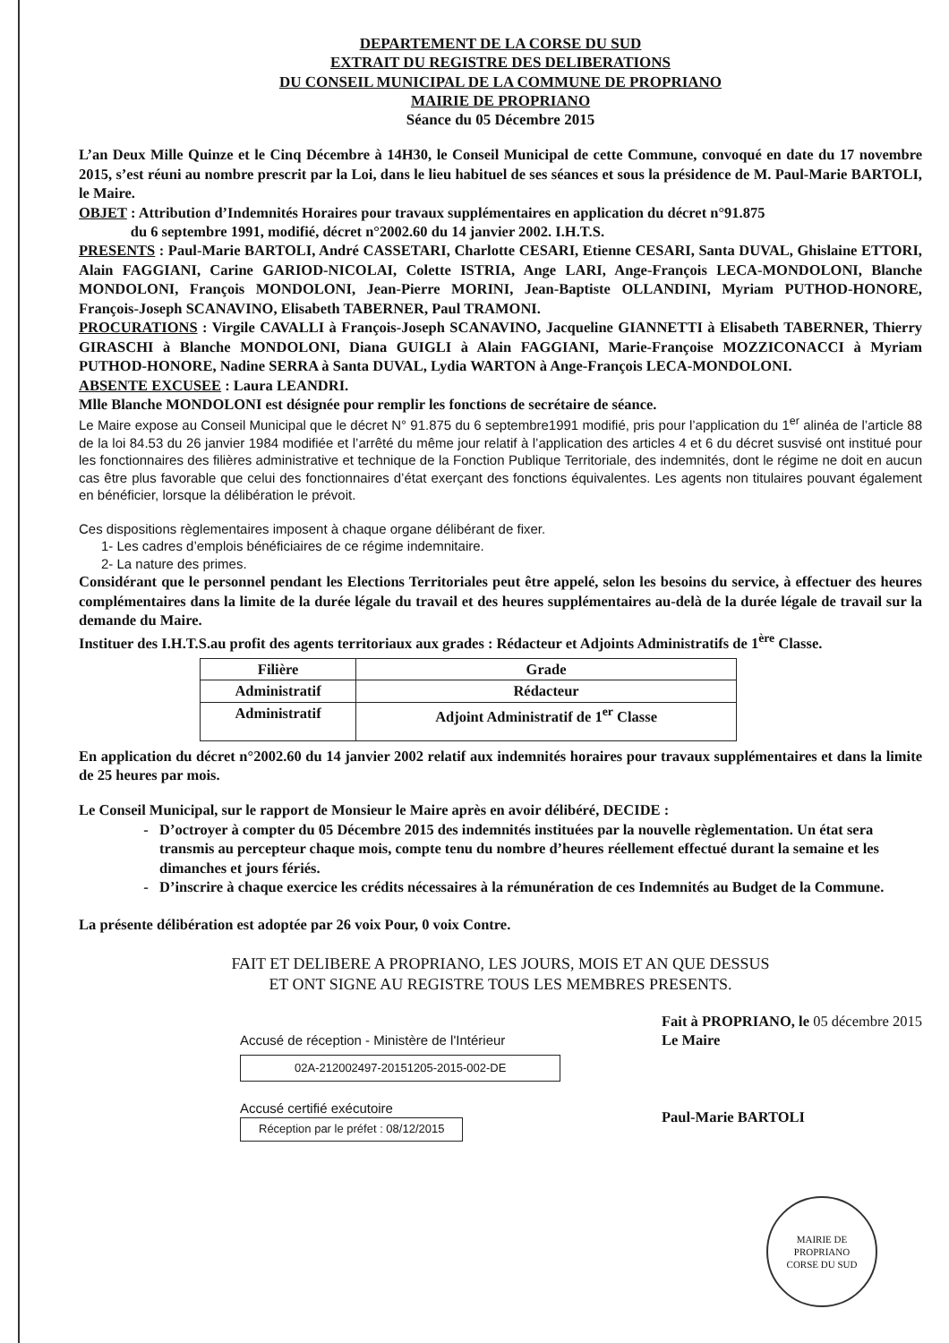DEPARTEMENT DE LA CORSE DU SUD
EXTRAIT DU REGISTRE DES DELIBERATIONS
DU CONSEIL MUNICIPAL DE LA COMMUNE DE PROPRIANO
MAIRIE DE PROPRIANO
Séance du 05 Décembre 2015
L’an Deux Mille Quinze et le Cinq Décembre à 14H30, le Conseil Municipal de cette Commune, convoqué en date du 17 novembre 2015, s’est réuni au nombre prescrit par la Loi, dans le lieu habituel de ses séances et sous la présidence de M. Paul-Marie BARTOLI, le Maire.
OBJET : Attribution d’Indemnités Horaires pour travaux supplémentaires en application du décret n°91.875
du 6 septembre 1991, modifié, décret n°2002.60 du 14 janvier 2002. I.H.T.S.
PRESENTS : Paul-Marie BARTOLI, André CASSETARI, Charlotte CESARI, Etienne CESARI, Santa DUVAL, Ghislaine ETTORI, Alain FAGGIANI, Carine GARIOD-NICOLAI, Colette ISTRIA, Ange LARI, Ange-François LECA-MONDOLONI, Blanche MONDOLONI, François MONDOLONI, Jean-Pierre MORINI, Jean-Baptiste OLLANDINI, Myriam PUTHOD-HONORE, François-Joseph SCANAVINO, Elisabeth TABERNER, Paul TRAMONI.
PROCURATIONS : Virgile CAVALLI à François-Joseph SCANAVINO, Jacqueline GIANNETTI à Elisabeth TABERNER, Thierry GIRASCHI à Blanche MONDOLONI, Diana GUIGLI à Alain FAGGIANI, Marie-Françoise MOZZICONACCI à Myriam PUTHOD-HONORE, Nadine SERRA à Santa DUVAL, Lydia WARTON à Ange-François LECA-MONDOLONI.
ABSENTE EXCUSEE : Laura LEANDRI.
Mlle Blanche MONDOLONI est désignée pour remplir les fonctions de secrétaire de séance.
Le Maire expose au Conseil Municipal que le décret N° 91.875 du 6 septembre1991 modifié, pris pour l’application du 1<sup>er</sup> alinéa de l’article 88 de la loi 84.53 du 26 janvier 1984 modifiée et l’arrêté du même jour relatif à l’application des articles 4 et 6 du décret susvisé ont institué pour les fonctionnaires des filières administrative et technique de la Fonction Publique Territoriale, des indemnités, dont le régime ne doit en aucun cas être plus favorable que celui des fonctionnaires d’état exerçant des fonctions équivalentes. Les agents non titulaires pouvant également en bénéficier, lorsque la délibération le prévoit.
Ces dispositions règlementaires imposent à chaque organe délibérant de fixer.
1- Les cadres d’emplois bénéficiaires de ce régime indemnitaire.
2- La nature des primes.
Considérant que le personnel pendant les Elections Territoriales peut être appelé, selon les besoins du service, à effectuer des heures complémentaires dans la limite de la durée légale du travail et des heures supplémentaires au-delà de la durée légale de travail sur la demande du Maire.
Instituer des I.H.T.S.au profit des agents territoriaux aux grades : Rédacteur et Adjoints Administratifs de 1<sup>ère</sup> Classe.
| Filière | Grade |
| --- | --- |
| Administratif | Rédacteur |
| Administratif | Adjoint Administratif de 1<sup>er</sup> Classe |
En application du décret n°2002.60 du 14 janvier 2002 relatif aux indemnités horaires pour travaux supplémentaires et dans la limite de 25 heures par mois.
Le Conseil Municipal, sur le rapport de Monsieur le Maire après en avoir délibéré, DECIDE :
D’octroyer à compter du 05 Décembre 2015 des indemnités instituées par la nouvelle règlementation. Un état sera transmis au percepteur chaque mois, compte tenu du nombre d’heures réellement effectué durant la semaine et les dimanches et jours fériés.
D’inscrire à chaque exercice les crédits nécessaires à la rémunération de ces Indemnités au Budget de la Commune.
La présente délibération est adoptée par 26 voix Pour, 0 voix Contre.
FAIT ET DELIBERE A PROPRIANO, LES JOURS, MOIS ET AN QUE DESSUS
ET ONT SIGNE AU REGISTRE TOUS LES MEMBRES PRESENTS.
Accusé de réception - Ministère de l'Intérieur
02A-212002497-20151205-2015-002-DE
Accusé certifié exécutoire
Réception par le préfet : 08/12/2015
Fait à PROPRIANO, le 05 décembre 2015
Le Maire
Paul-Marie BARTOLI
MAIRIE DE PROPRIANO
CORSE DU SUD